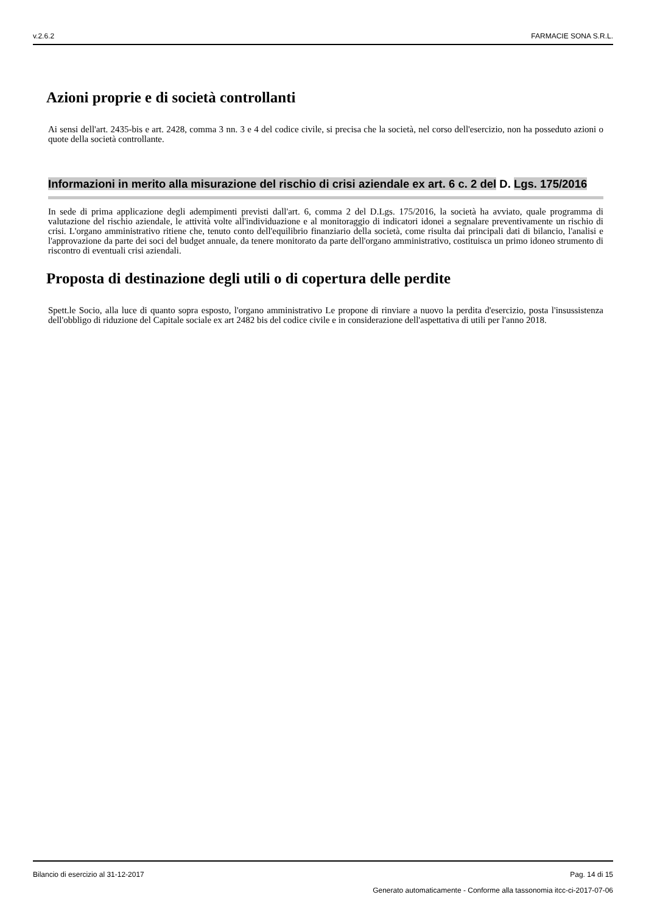v.2.6.2 FARMACIE SONA S.R.L.
Azioni proprie e di società controllanti
Ai sensi dell'art. 2435-bis e art. 2428, comma 3 nn. 3 e 4 del codice civile, si precisa che la società, nel corso dell'esercizio, non ha posseduto azioni o quote della società controllante.
Informazioni in merito alla misurazione del rischio di crisi aziendale ex art. 6 c. 2 del D. Lgs. 175/2016
In sede di prima applicazione degli adempimenti previsti dall'art. 6, comma 2 del D.Lgs. 175/2016, la società ha avviato, quale programma di valutazione del rischio aziendale, le attività volte all'individuazione e al monitoraggio di indicatori idonei a segnalare preventivamente un rischio di crisi. L'organo amministrativo ritiene che, tenuto conto dell'equilibrio finanziario della società, come risulta dai principali dati di bilancio, l'analisi e l'approvazione da parte dei soci del budget annuale, da tenere monitorato da parte dell'organo amministrativo, costituisca un primo idoneo strumento di riscontro di eventuali crisi aziendali.
Proposta di destinazione degli utili o di copertura delle perdite
Spett.le Socio, alla luce di quanto sopra esposto, l'organo amministrativo Le propone di rinviare a nuovo la perdita d'esercizio, posta l'insussistenza dell'obbligo di riduzione del Capitale sociale ex art 2482 bis del codice civile e in considerazione dell'aspettativa di utili per l'anno 2018.
Bilancio di esercizio al 31-12-2017 Pag. 14 di 15
Generato automaticamente - Conforme alla tassonomia itcc-ci-2017-07-06